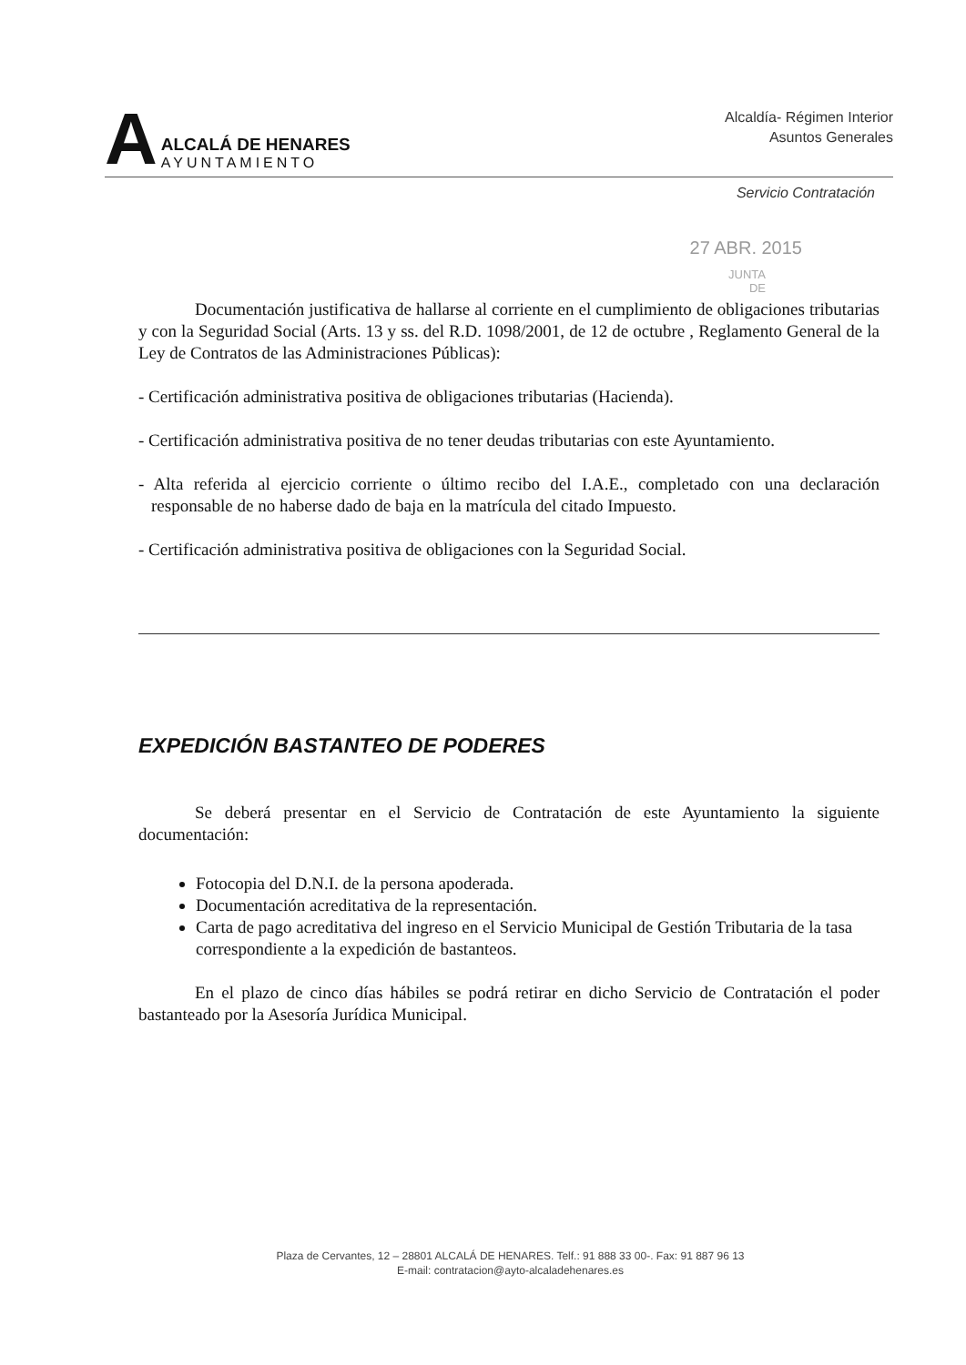A
ALCALÁ DE HENARES
AYUNTAMIENTO
Alcaldía- Régimen Interior
Asuntos Generales
Servicio Contratación
27 ABR. 2015
JUNTA
DE
Documentación justificativa de hallarse al corriente en el cumplimiento de obligaciones tributarias y con la Seguridad Social (Arts. 13 y ss. del R.D. 1098/2001, de 12 de octubre , Reglamento General de la Ley de Contratos de las Administraciones Públicas):
- Certificación administrativa positiva de obligaciones tributarias (Hacienda).
- Certificación administrativa positiva de no tener deudas tributarias con este Ayuntamiento.
- Alta referida al ejercicio corriente o último recibo del I.A.E., completado con una declaración responsable de no haberse dado de baja en la matrícula del citado Impuesto.
- Certificación administrativa positiva de obligaciones con la Seguridad Social.
EXPEDICIÓN BASTANTEO DE PODERES
Se deberá presentar en el Servicio de Contratación de este Ayuntamiento la siguiente documentación:
Fotocopia del D.N.I. de la persona apoderada.
Documentación acreditativa de la representación.
Carta de pago acreditativa del ingreso en el Servicio Municipal de Gestión Tributaria de la tasa correspondiente a la expedición de bastanteos.
En el plazo de cinco días hábiles se podrá retirar en dicho Servicio de Contratación el poder bastanteado por la Asesoría Jurídica Municipal.
Plaza de Cervantes, 12 – 28801 ALCALÁ DE HENARES. Telf.: 91 888 33 00-. Fax: 91 887 96 13
E-mail: contratacion@ayto-alcaladehenares.es